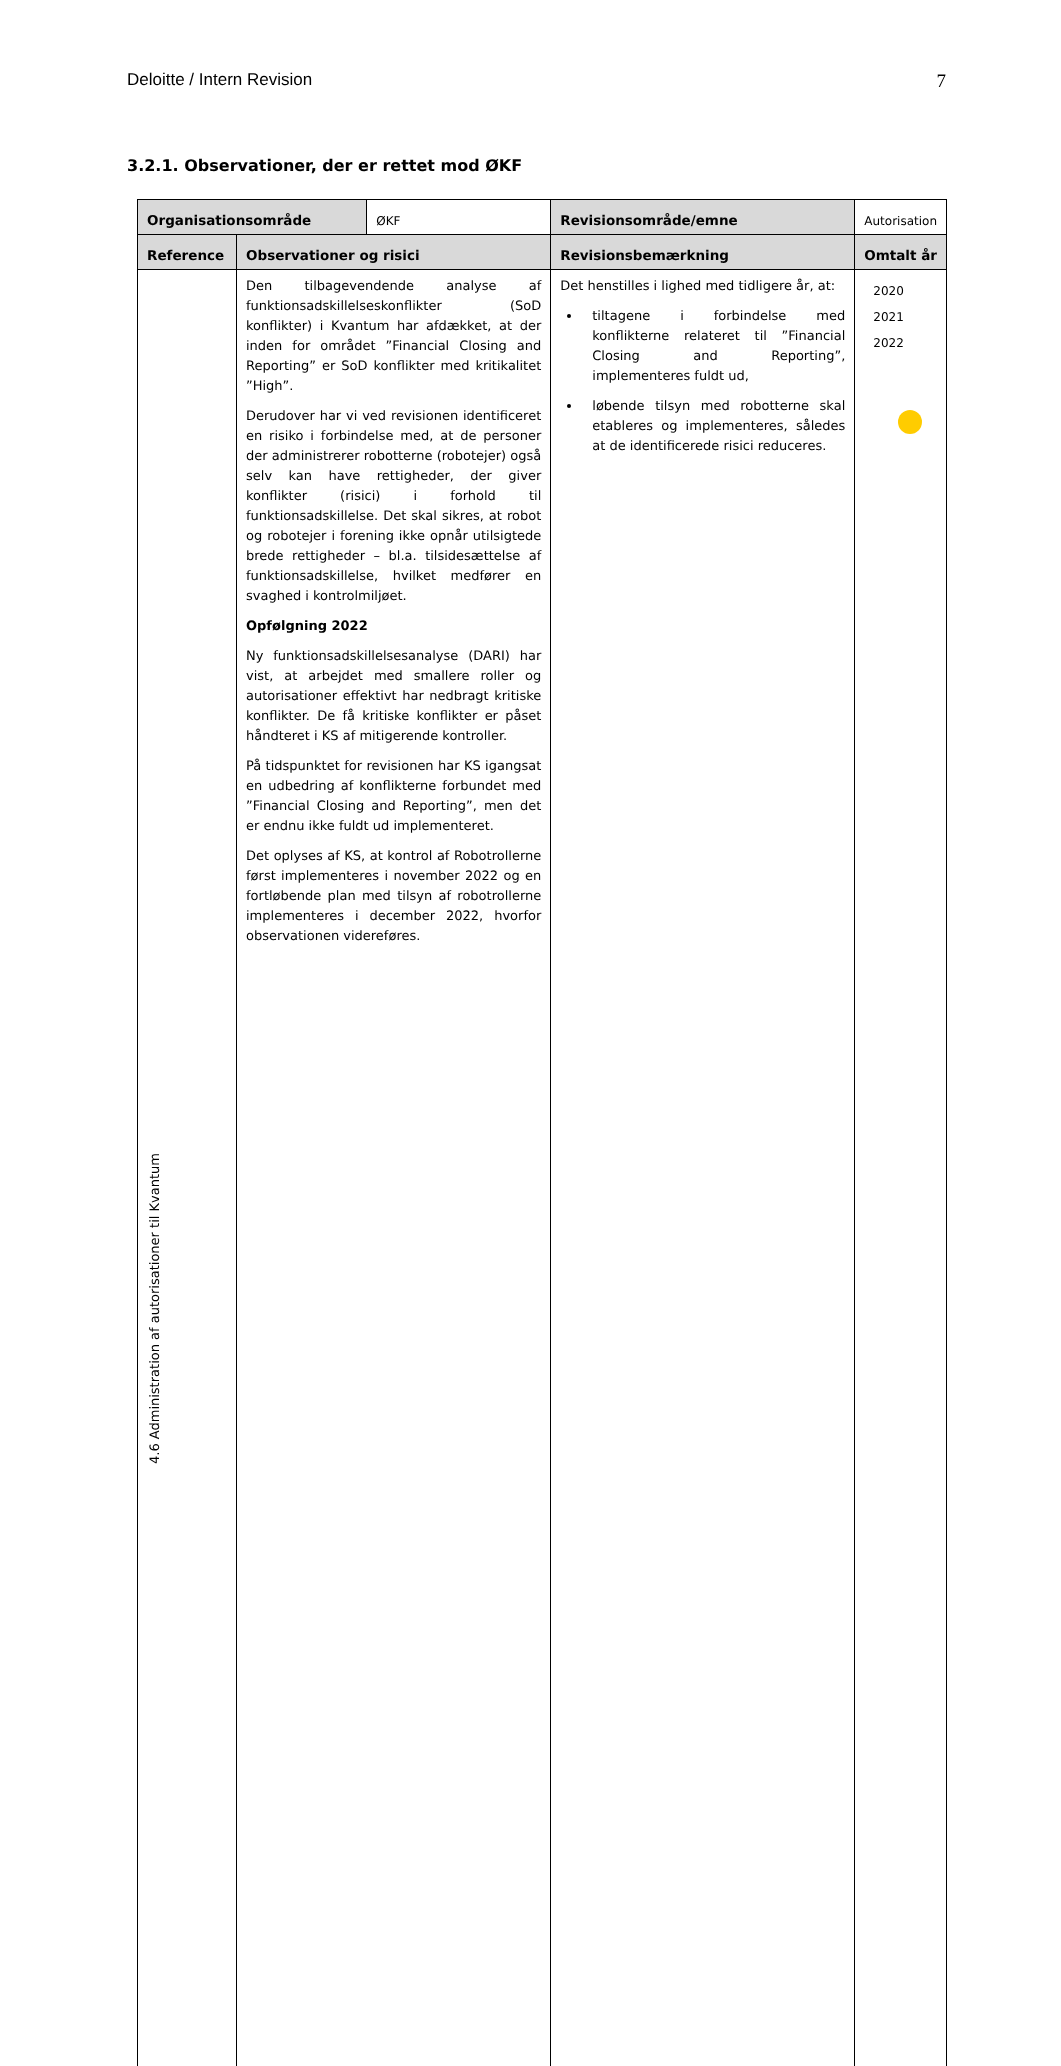Deloitte / Intern Revision 7
3.2.1. Observationer, der er rettet mod ØKF
| Organisationsområde | | ØKF | Revisionsområde/emne | Autorisation |
| Reference | Observationer og risici | | Revisionsbemærkning | Omtalt år |
| 4.6 Administration af autorisationer til Kvantum | Den tilbagevendende analyse af funktionsadskillelseskonflikter (SoD konflikter) i Kvantum har afdækket, at der inden for området ”Financial Closing and Reporting” er SoD konflikter med kritikalitet ”High”. Derudover har vi ved revisionen identificeret en risiko i forbindelse med, at de personer der administrerer robotterne (robotejer) også selv kan have rettigheder, der giver konflikter (risici) i forhold til funktionsadskillelse. Det skal sikres, at robot og robotejer i forening ikke opnår utilsigtede brede rettigheder – bl.a. tilsidesættelse af funktionsadskillelse, hvilket medfører en svaghed i kontrolmiljøet. Opfølgning 2022 Ny funktionsadskillelsesanalyse (DARI) har vist, at arbejdet med smallere roller og autorisationer effektivt har nedbragt kritiske konflikter. De få kritiske konflikter er påset håndteret i KS af mitigerende kontroller. På tidspunktet for revisionen har KS igangsat en udbedring af konflikterne forbundet med ”Financial Closing and Reporting”, men det er endnu ikke fuldt ud implementeret. Det oplyses af KS, at kontrol af Robotrollerne først implementeres i november 2022 og en fortløbende plan med tilsyn af robotrollerne implementeres i december 2022, hvorfor observationen videreføres. | | Det henstilles i lighed med tidligere år, at: tiltagene i forbindelse med konflikterne relateret til ”Financial Closing and Reporting”, implementeres fuldt ud, løbende tilsyn med robotterne skal etableres og implementeres, således at de identificerede risici reduceres. | 2020 2021 2022 |